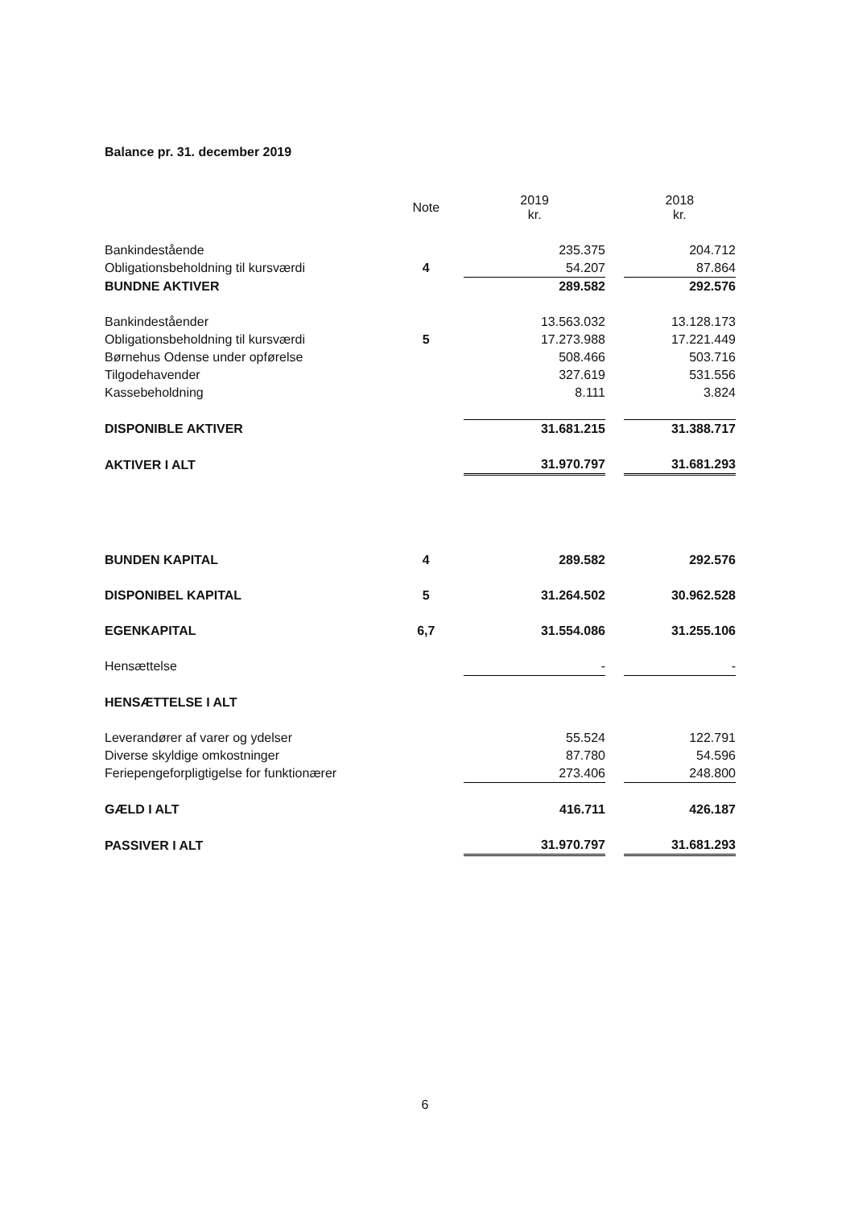Balance pr. 31. december 2019
| | Note | 2019 kr. | | 2018 kr. |
| --- | --- | --- | --- | --- |
| Bankindestående | | 235.375 | | 204.712 |
| Obligationsbeholdning til kursværdi | 4 | 54.207 | | 87.864 |
| BUNDNE AKTIVER | | 289.582 | | 292.576 |
| Bankindeståender | | 13.563.032 | | 13.128.173 |
| Obligationsbeholdning til kursværdi | 5 | 17.273.988 | | 17.221.449 |
| Børnehus Odense under opførelse | | 508.466 | | 503.716 |
| Tilgodehavender | | 327.619 | | 531.556 |
| Kassebeholdning | | 8.111 | | 3.824 |
| DISPONIBLE AKTIVER | | 31.681.215 | | 31.388.717 |
| AKTIVER I ALT | | 31.970.797 | | 31.681.293 |
| BUNDEN KAPITAL | 4 | 289.582 | | 292.576 |
| DISPONIBEL KAPITAL | 5 | 31.264.502 | | 30.962.528 |
| EGENKAPITAL | 6,7 | 31.554.086 | | 31.255.106 |
| Hensættelse | | - | | - |
| HENSÆTTELSE I ALT | | | | |
| Leverandører af varer og ydelser | | 55.524 | | 122.791 |
| Diverse skyldige omkostninger | | 87.780 | | 54.596 |
| Feriepengeforpligtigelse for funktionærer | | 273.406 | | 248.800 |
| GÆLD I ALT | | 416.711 | | 426.187 |
| PASSIVER I ALT | | 31.970.797 | | 31.681.293 |
6